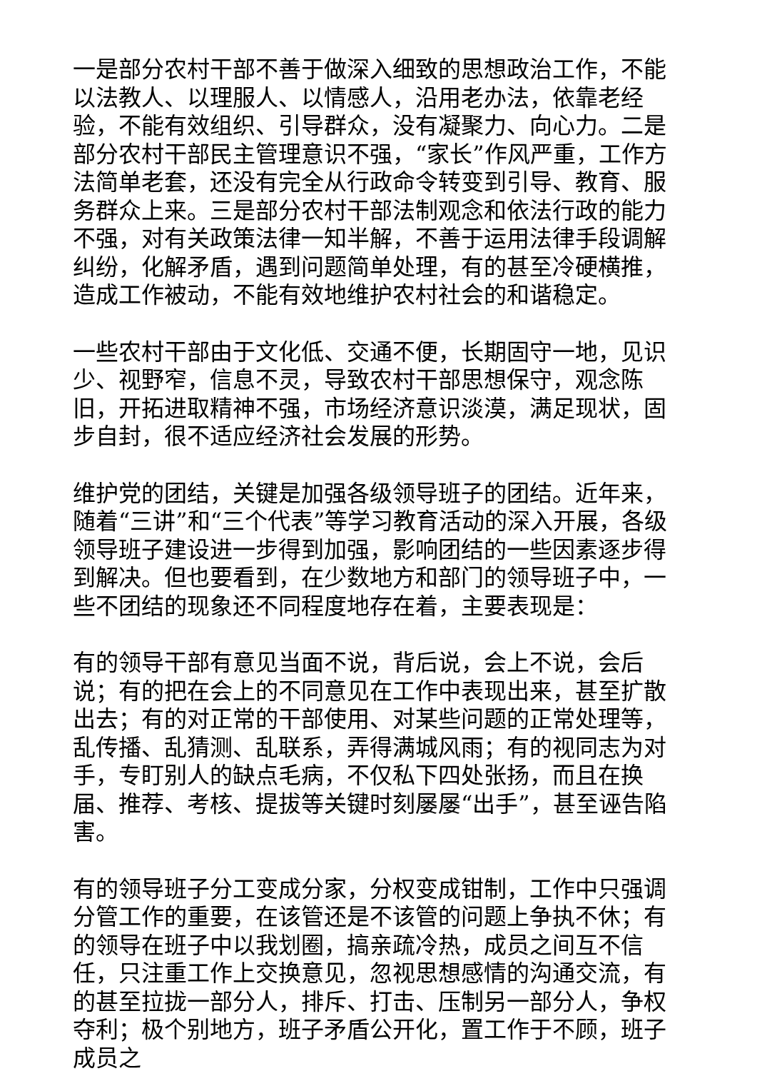一是部分农村干部不善于做深入细致的思想政治工作，不能以法教人、以理服人、以情感人，沿用老办法，依靠老经验，不能有效组织、引导群众，没有凝聚力、向心力。二是部分农村干部民主管理意识不强，“家长”作风严重，工作方法简单老套，还没有完全从行政命令转变到引导、教育、服务群众上来。三是部分农村干部法制观念和依法行政的能力不强，对有关政策法律一知半解，不善于运用法律手段调解纠纷，化解矛盾，遇到问题简单处理，有的甚至冷硬横推，造成工作被动，不能有效地维护农村社会的和谐稳定。
一些农村干部由于文化低、交通不便，长期固守一地，见识少、视野窄，信息不灵，导致农村干部思想保守，观念陈旧，开拓进取精神不强，市场经济意识淡漠，满足现状，固步自封，很不适应经济社会发展的形势。
维护党的团结，关键是加强各级领导班子的团结。近年来，随着“三讲”和“三个代表”等学习教育活动的深入开展，各级领导班子建设进一步得到加强，影响团结的一些因素逐步得到解决。但也要看到，在少数地方和部门的领导班子中，一些不团结的现象还不同程度地存在着，主要表现是：
有的领导干部有意见当面不说，背后说，会上不说，会后说；有的把在会上的不同意见在工作中表现出来，甚至扩散出去；有的对正常的干部使用、对某些问题的正常处理等，乱传播、乱猜测、乱联系，弄得满城风雨；有的视同志为对手，专盯别人的缺点毛病，不仅私下四处张扬，而且在换届、推荐、考核、提拔等关键时刻屡屡“出手”，甚至诬告陷害。
有的领导班子分工变成分家，分权变成钳制，工作中只强调分管工作的重要，在该管还是不该管的问题上争执不休；有的领导在班子中以我划圈，搞亲疏冷热，成员之间互不信任，只注重工作上交换意见，忽视思想感情的沟通交流，有的甚至拉拢一部分人，排斥、打击、压制另一部分人，争权夺利；极个别地方，班子矛盾公开化，置工作于不顾，班子成员之